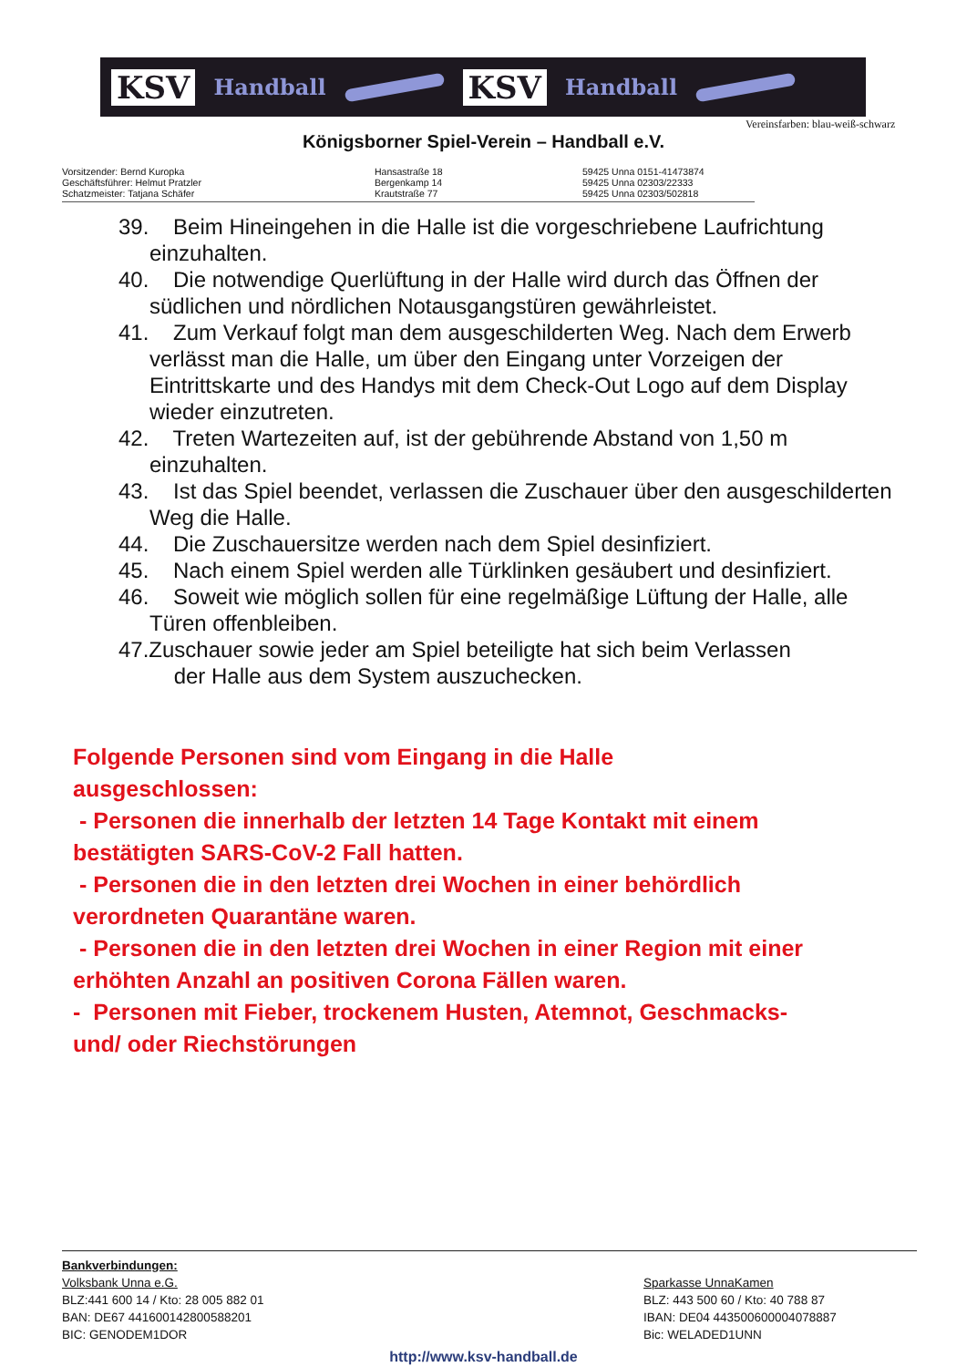KSV Handball KSV Handball
Vereinsfarben: blau-weiß-schwarz
Königsborner Spiel-Verein – Handball e.V.
Vorsitzender: Bernd Kuropka
Geschäftsführer: Helmut Pratzler
Schatzmeister: Tatjana Schäfer
Hansastraße 18
Bergenkamp 14
Krautstraße 77
59425 Unna 0151-41473874
59425 Unna 02303/22333
59425 Unna 02303/502818
39. Beim Hineingehen in die Halle ist die vorgeschriebene Laufrichtung einzuhalten.
40. Die notwendige Querlüftung in der Halle wird durch das Öffnen der südlichen und nördlichen Notausgangstüren gewährleistet.
41. Zum Verkauf folgt man dem ausgeschilderten Weg. Nach dem Erwerb verlässt man die Halle, um über den Eingang unter Vorzeigen der Eintrittskarte und des Handys mit dem Check-Out Logo auf dem Display wieder einzutreten.
42. Treten Wartezeiten auf, ist der gebührende Abstand von 1,50 m einzuhalten.
43. Ist das Spiel beendet, verlassen die Zuschauer über den ausgeschilderten Weg die Halle.
44. Die Zuschauersitze werden nach dem Spiel desinfiziert.
45. Nach einem Spiel werden alle Türklinken gesäubert und desinfiziert.
46. Soweit wie möglich sollen für eine regelmäßige Lüftung der Halle, alle Türen offenbleiben.
47.Zuschauer sowie jeder am Spiel beteiligte hat sich beim Verlassen
der Halle aus dem System auszuchecken.
Folgende Personen sind vom Eingang in die Halle
ausgeschlossen:
- Personen die innerhalb der letzten 14 Tage Kontakt mit einem
bestätigten SARS-CoV-2 Fall hatten.
- Personen die in den letzten drei Wochen in einer behördlich
verordneten Quarantäne waren.
- Personen die in den letzten drei Wochen in einer Region mit einer
erhöhten Anzahl an positiven Corona Fällen waren.
- Personen mit Fieber, trockenem Husten, Atemnot, Geschmacks-
und/ oder Riechstörungen
Bankverbindungen:
Volksbank Unna e.G.
BLZ:441 600 14 / Kto: 28 005 882 01
BAN: DE67 441600142800588201
BIC: GENODEM1DOR
Sparkasse UnnaKamen
BLZ: 443 500 60 / Kto: 40 788 87
IBAN: DE04 443500600004078887
Bic: WELADED1UNN
http://www.ksv-handball.de